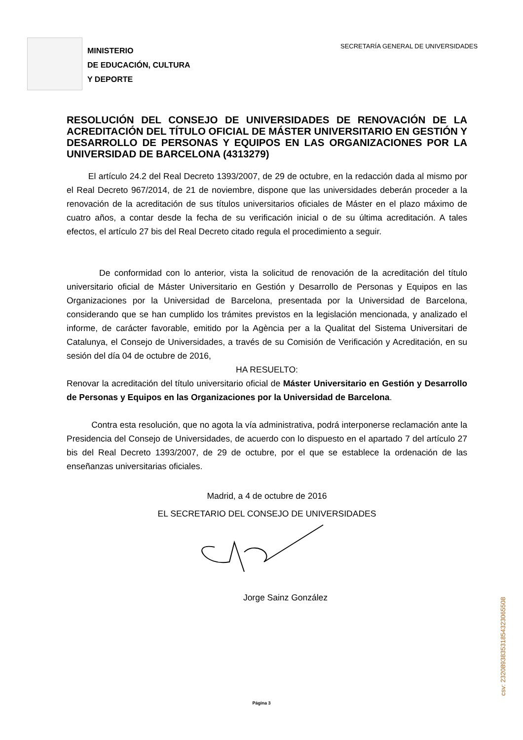MINISTERIO
DE EDUCACIÓN, CULTURA
Y DEPORTE
SECRETARÍA GENERAL DE UNIVERSIDADES
RESOLUCIÓN DEL CONSEJO DE UNIVERSIDADES DE RENOVACIÓN DE LA ACREDITACIÓN DEL TÍTULO OFICIAL DE MÁSTER UNIVERSITARIO EN GESTIÓN Y DESARROLLO DE PERSONAS Y EQUIPOS EN LAS ORGANIZACIONES POR LA UNIVERSIDAD DE BARCELONA (4313279)
El artículo 24.2 del Real Decreto 1393/2007, de 29 de octubre, en la redacción dada al mismo por el Real Decreto 967/2014, de 21 de noviembre, dispone que las universidades deberán proceder a la renovación de la acreditación de sus títulos universitarios oficiales de Máster en el plazo máximo de cuatro años, a contar desde la fecha de su verificación inicial o de su última acreditación. A tales efectos, el artículo 27 bis del Real Decreto citado regula el procedimiento a seguir.
De conformidad con lo anterior, vista la solicitud de renovación de la acreditación del título universitario oficial de Máster Universitario en Gestión y Desarrollo de Personas y Equipos en las Organizaciones por la Universidad de Barcelona, presentada por la Universidad de Barcelona, considerando que se han cumplido los trámites previstos en la legislación mencionada, y analizado el informe, de carácter favorable, emitido por la Agència per a la Qualitat del Sistema Universitari de Catalunya, el Consejo de Universidades, a través de su Comisión de Verificación y Acreditación, en su sesión del día 04 de octubre de 2016,
HA RESUELTO:
Renovar la acreditación del título universitario oficial de Máster Universitario en Gestión y Desarrollo de Personas y Equipos en las Organizaciones por la Universidad de Barcelona.
Contra esta resolución, que no agota la vía administrativa, podrá interponerse reclamación ante la Presidencia del Consejo de Universidades, de acuerdo con lo dispuesto en el apartado 7 del artículo 27 bis del Real Decreto 1393/2007, de 29 de octubre, por el que se establece la ordenación de las enseñanzas universitarias oficiales.
Madrid, a 4 de octubre de 2016
EL SECRETARIO DEL CONSEJO DE UNIVERSIDADES
Jorge Sainz González
csv: 232089383531854323065508
Página 3